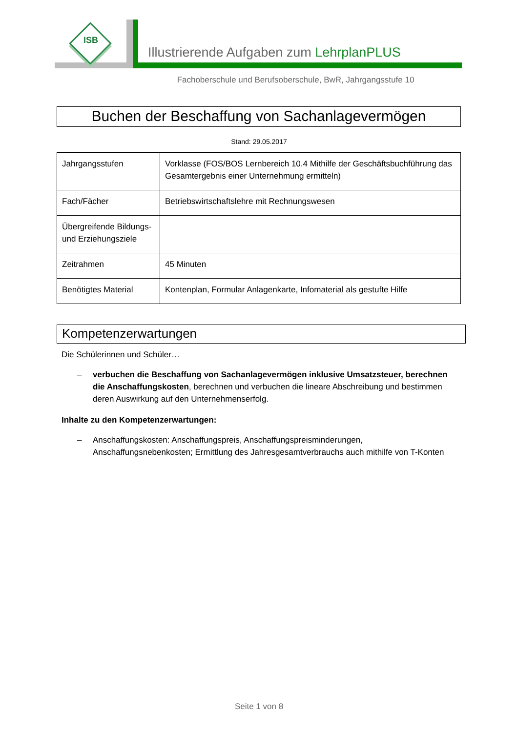ISB
Illustrierende Aufgaben zum LehrplanPLUS
Fachoberschule und Berufsoberschule, BwR, Jahrgangsstufe 10
Buchen der Beschaffung von Sachanlagevermögen
Stand: 29.05.2017
| Jahrgangsstufen | Vorklasse (FOS/BOS Lernbereich 10.4 Mithilfe der Geschäftsbuchführung das Gesamtergebnis einer Unternehmung ermitteln) |
| Fach/Fächer | Betriebswirtschaftslehre mit Rechnungswesen |
| Übergreifende Bildungs- und Erziehungsziele | |
| Zeitrahmen | 45 Minuten |
| Benötigtes Material | Kontenplan, Formular Anlagenkarte, Infomaterial als gestufte Hilfe |
Kompetenzerwartungen
Die Schülerinnen und Schüler…
– verbuchen die Beschaffung von Sachanlagevermögen inklusive Umsatzsteuer, berechnen die Anschaffungskosten, berechnen und verbuchen die lineare Abschreibung und bestimmen deren Auswirkung auf den Unternehmenserfolg.
Inhalte zu den Kompetenzerwartungen:
– Anschaffungskosten: Anschaffungspreis, Anschaffungspreisminderungen, Anschaffungsnebenkosten; Ermittlung des Jahresgesamtverbrauchs auch mithilfe von T-Konten
Seite 1 von 8